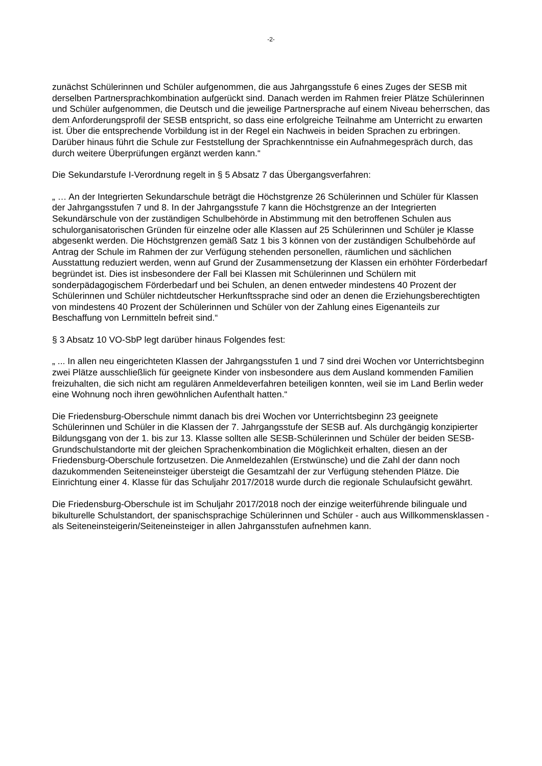-2-
zunächst Schülerinnen und Schüler aufgenommen, die aus Jahrgangsstufe 6 eines Zuges der SESB mit derselben Partnersprachkombination aufgerückt sind. Danach werden im Rahmen freier Plätze Schülerinnen und Schüler aufgenommen, die Deutsch und die jeweilige Partnersprache auf einem Niveau beherrschen, das dem Anforderungsprofil der SESB entspricht, so dass eine erfolgreiche Teilnahme am Unterricht zu erwarten ist. Über die entsprechende Vorbildung ist in der Regel ein Nachweis in beiden Sprachen zu erbringen. Darüber hinaus führt die Schule zur Feststellung der Sprachkenntnisse ein Aufnahmegespräch durch, das durch weitere Überprüfungen ergänzt werden kann.“
Die Sekundarstufe I-Verordnung regelt in § 5 Absatz 7 das Übergangsverfahren:
„ … An der Integrierten Sekundarschule beträgt die Höchstgrenze 26 Schülerinnen und Schüler für Klassen der Jahrgangsstufen 7 und 8. In der Jahrgangsstufe 7 kann die Höchstgrenze an der Integrierten Sekundärschule von der zuständigen Schulbehörde in Abstimmung mit den betroffenen Schulen aus schulorganisatorischen Gründen für einzelne oder alle Klassen auf 25 Schülerinnen und Schüler je Klasse abgesenkt werden. Die Höchstgrenzen gemäß Satz 1 bis 3 können von der zuständigen Schulbehörde auf Antrag der Schule im Rahmen der zur Verfügung stehenden personellen, räumlichen und sächlichen Ausstattung reduziert werden, wenn auf Grund der Zusammensetzung der Klassen ein erhöhter Förderbedarf begründet ist. Dies ist insbesondere der Fall bei Klassen mit Schülerinnen und Schülern mit sonderpädagogischem Förderbedarf und bei Schulen, an denen entweder mindestens 40 Prozent der Schülerinnen und Schüler nichtdeutscher Herkunftssprache sind oder an denen die Erziehungsberechtigten von mindestens 40 Prozent der Schülerinnen und Schüler von der Zahlung eines Eigenanteils zur Beschaffung von Lernmitteln befreit sind.“
§ 3 Absatz 10 VO-SbP legt darüber hinaus Folgendes fest:
„ ... In allen neu eingerichteten Klassen der Jahrgangsstufen 1 und 7 sind drei Wochen vor Unterrichtsbeginn zwei Plätze ausschließlich für geeignete Kinder von insbesondere aus dem Ausland kommenden Familien freizuhalten, die sich nicht am regulären Anmeldeverfahren beteiligen konnten, weil sie im Land Berlin weder eine Wohnung noch ihren gewöhnlichen Aufenthalt hatten.“
Die Friedensburg-Oberschule nimmt danach bis drei Wochen vor Unterrichtsbeginn 23 geeignete Schülerinnen und Schüler in die Klassen der 7. Jahrgangsstufe der SESB auf. Als durchgängig konzipierter Bildungsgang von der 1. bis zur 13. Klasse sollten alle SESB-Schülerinnen und Schüler der beiden SESB-Grundschulstandorte mit der gleichen Sprachenkombination die Möglichkeit erhalten, diesen an der Friedensburg-Oberschule fortzusetzen. Die Anmeldezahlen (Erstwünsche) und die Zahl der dann noch dazukommenden Seiteneinsteiger übersteigt die Gesamtzahl der zur Verfügung stehenden Plätze. Die Einrichtung einer 4. Klasse für das Schuljahr 2017/2018 wurde durch die regionale Schulaufsicht gewährt.
Die Friedensburg-Oberschule ist im Schuljahr 2017/2018 noch der einzige weiterführende bilinguale und bikulturelle Schulstandort, der spanischsprachige Schülerinnen und Schüler - auch aus Willkommensklassen - als Seiteneinsteigerin/Seiteneinsteiger in allen Jahrgansstufen aufnehmen kann.